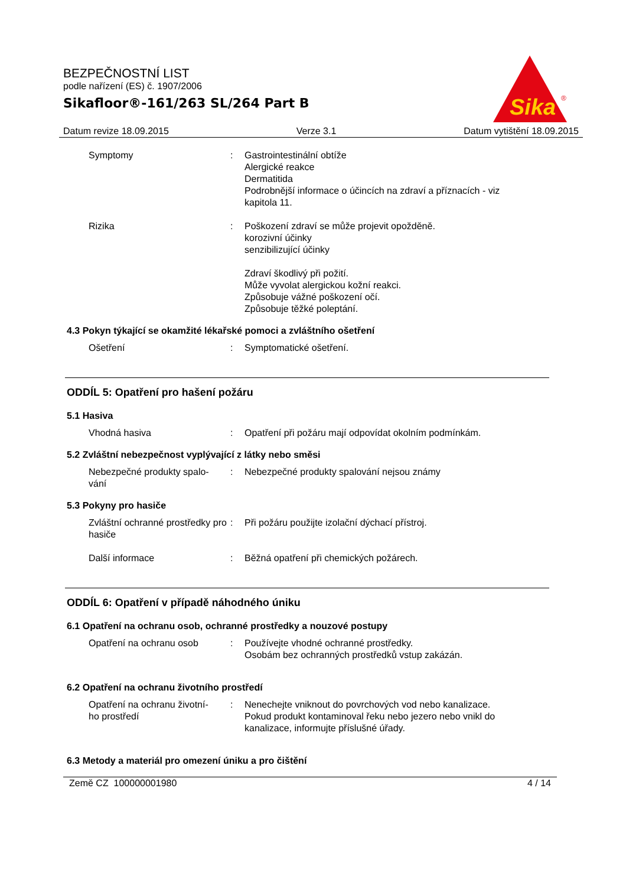BEZPEČNOSTNÍ LIST
podle nařízení (ES) č. 1907/2006
Sikafloor®-161/263 SL/264 Part B
Sika
®
Datum revize 18.09.2015 Verze 3.1 Datum vytištění 18.09.2015
Symptomy : Gastrointestinální obtíže
Alergické reakce
Dermatitida
Podrobnější informace o účincích na zdraví a příznacích - viz kapitola 11.
Rizika : Poškození zdraví se může projevit opožděně.
korozivní účinky
senzibilizující účinky
Zdraví škodlivý při požití.
Může vyvolat alergickou kožní reakci.
Způsobuje vážné poškození očí.
Způsobuje těžké poleptání.
4.3 Pokyn týkající se okamžité lékařské pomoci a zvláštního ošetření
Ošetření : Symptomatické ošetření.
ODDÍL 5: Opatření pro hašení požáru
5.1 Hasiva
Vhodná hasiva : Opatření při požáru mají odpovídat okolním podmínkám.
5.2 Zvláštní nebezpečnost vyplývající z látky nebo směsi
Nebezpečné produkty spalo-
vání
: Nebezpečné produkty spalování nejsou známy
5.3 Pokyny pro hasiče
Zvláštní ochranné prostředky pro hasiče
: Při požáru použijte izolační dýchací přístroj.
Další informace : Běžná opatření při chemických požárech.
ODDÍL 6: Opatření v případě náhodného úniku
6.1 Opatření na ochranu osob, ochranné prostředky a nouzové postupy
Opatření na ochranu osob : Používejte vhodné ochranné prostředky.
Osobám bez ochranných prostředků vstup zakázán.
6.2 Opatření na ochranu životního prostředí
Opatření na ochranu životní-
ho prostředí
: Nenechejte vniknout do povrchových vod nebo kanalizace.
Pokud produkt kontaminoval řeku nebo jezero nebo vnikl do kanalizace, informujte příslušné úřady.
6.3 Metody a materiál pro omezení úniku a pro čištění
Země CZ 100000001980 4 / 14